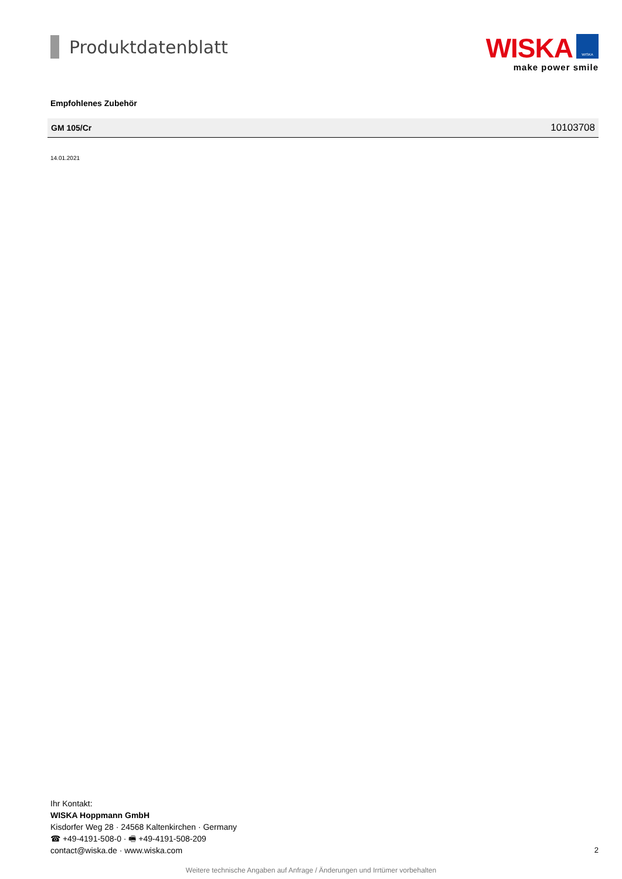Produktdatenblatt
WISKA WISKA
make power smile
Empfohlenes Zubehör
| GM 105/Cr | 10103708 |
14.01.2021
Ihr Kontakt:
WISKA Hoppmann GmbH
Kisdorfer Weg 28 · 24568 Kaltenkirchen · Germany
☎ +49-4191-508-0 · 🖷 +49-4191-508-209
contact@wiska.de · www.wiska.com
2
Weitere technische Angaben auf Anfrage / Änderungen und Irrtümer vorbehalten